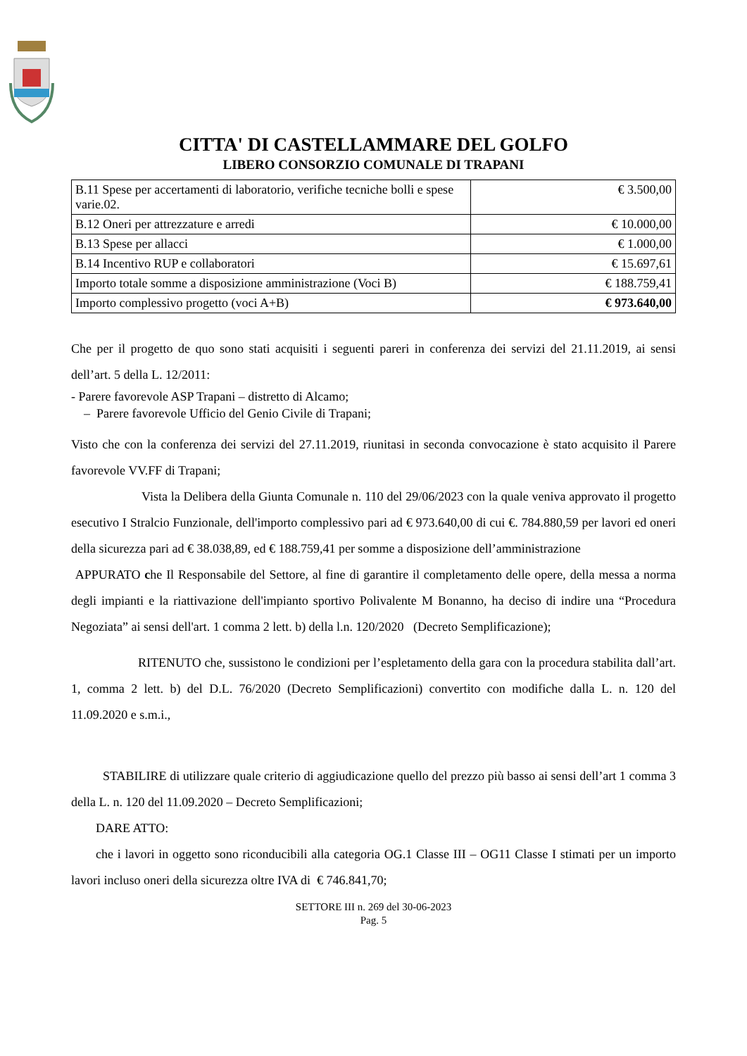CITTA' DI CASTELLAMMARE DEL GOLFO
LIBERO CONSORZIO COMUNALE DI TRAPANI
| B.11 Spese per accertamenti di laboratorio, verifiche tecniche bolli e spese varie.02. | € 3.500,00 |
| B.12 Oneri per attrezzature e arredi | € 10.000,00 |
| B.13 Spese per allacci | € 1.000,00 |
| B.14 Incentivo RUP e collaboratori | € 15.697,61 |
| Importo totale somme a disposizione amministrazione (Voci B) | € 188.759,41 |
| Importo complessivo progetto (voci A+B) | € 973.640,00 |
Che per il progetto de quo sono stati acquisiti i seguenti pareri in conferenza dei servizi del 21.11.2019, ai sensi dell’art. 5 della L. 12/2011:
- Parere favorevole ASP Trapani – distretto di Alcamo;
– Parere favorevole Ufficio del Genio Civile di Trapani;
Visto che con la conferenza dei servizi del 27.11.2019, riunitasi in seconda convocazione è stato acquisito il Parere favorevole VV.FF di Trapani;
Vista la Delibera della Giunta Comunale n. 110 del 29/06/2023 con la quale veniva approvato il progetto esecutivo I Stralcio Funzionale, dell'importo complessivo pari ad € 973.640,00 di cui €. 784.880,59 per lavori ed oneri della sicurezza pari ad € 38.038,89, ed € 188.759,41 per somme a disposizione dell’amministrazione
APPURATO che Il Responsabile del Settore, al fine di garantire il completamento delle opere, della messa a norma degli impianti e la riattivazione dell'impianto sportivo Polivalente M Bonanno, ha deciso di indire una “Procedura Negoziata” ai sensi dell'art. 1 comma 2 lett. b) della l.n. 120/2020 (Decreto Semplificazione);
RITENUTO che, sussistono le condizioni per l’espletamento della gara con la procedura stabilita dall’art. 1, comma 2 lett. b) del D.L. 76/2020 (Decreto Semplificazioni) convertito con modifiche dalla L. n. 120 del 11.09.2020 e s.m.i.,
STABILIRE di utilizzare quale criterio di aggiudicazione quello del prezzo più basso ai sensi dell’art 1 comma 3 della L. n. 120 del 11.09.2020 – Decreto Semplificazioni;
DARE ATTO:
che i lavori in oggetto sono riconducibili alla categoria OG.1 Classe III – OG11 Classe I stimati per un importo lavori incluso oneri della sicurezza oltre IVA di € 746.841,70;
SETTORE III n. 269 del 30-06-2023
Pag. 5